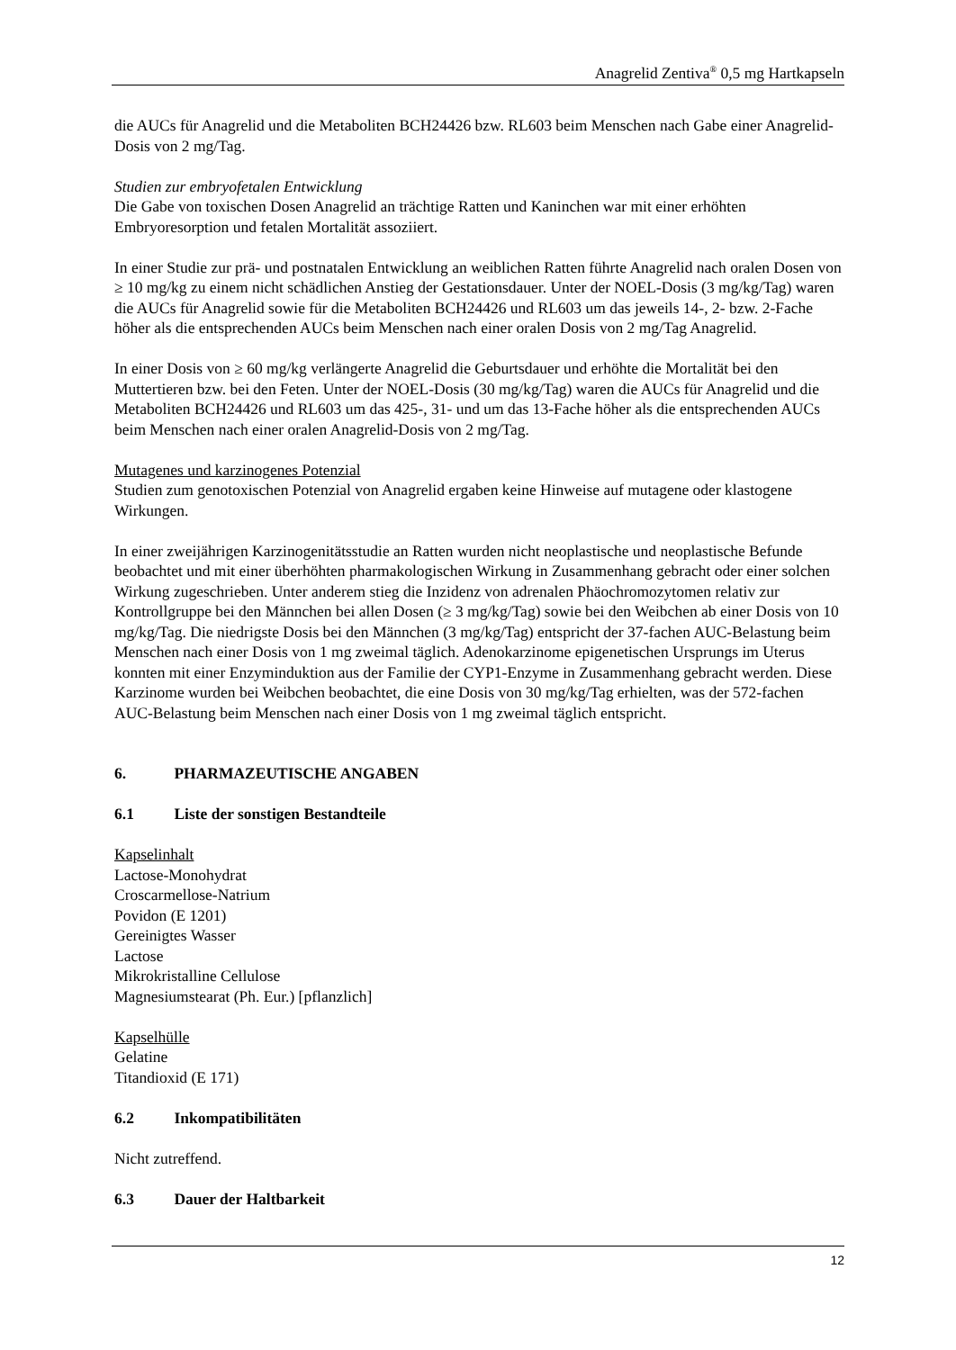Anagrelid Zentiva<sup>®</sup> 0,5 mg Hartkapseln
die AUCs für Anagrelid und die Metaboliten BCH24426 bzw. RL603 beim Menschen nach Gabe einer Anagrelid-Dosis von 2 mg/Tag.
Studien zur embryofetalen Entwicklung
Die Gabe von toxischen Dosen Anagrelid an trächtige Ratten und Kaninchen war mit einer erhöhten Embryoresorption und fetalen Mortalität assoziiert.
In einer Studie zur prä- und postnatalen Entwicklung an weiblichen Ratten führte Anagrelid nach oralen Dosen von ≥ 10 mg/kg zu einem nicht schädlichen Anstieg der Gestationsdauer. Unter der NOEL-Dosis (3 mg/kg/Tag) waren die AUCs für Anagrelid sowie für die Metaboliten BCH24426 und RL603 um das jeweils 14-, 2- bzw. 2-Fache höher als die entsprechenden AUCs beim Menschen nach einer oralen Dosis von 2 mg/Tag Anagrelid.
In einer Dosis von ≥ 60 mg/kg verlängerte Anagrelid die Geburtsdauer und erhöhte die Mortalität bei den Muttertieren bzw. bei den Feten. Unter der NOEL-Dosis (30 mg/kg/Tag) waren die AUCs für Anagrelid und die Metaboliten BCH24426 und RL603 um das 425-, 31- und um das 13-Fache höher als die entsprechenden AUCs beim Menschen nach einer oralen Anagrelid-Dosis von 2 mg/Tag.
Mutagenes und karzinogenes Potenzial
Studien zum genotoxischen Potenzial von Anagrelid ergaben keine Hinweise auf mutagene oder klastogene Wirkungen.
In einer zweijährigen Karzinogenitätsstudie an Ratten wurden nicht neoplastische und neoplastische Befunde beobachtet und mit einer überhöhten pharmakologischen Wirkung in Zusammenhang gebracht oder einer solchen Wirkung zugeschrieben. Unter anderem stieg die Inzidenz von adrenalen Phäochromozytomen relativ zur Kontrollgruppe bei den Männchen bei allen Dosen (≥ 3 mg/kg/Tag) sowie bei den Weibchen ab einer Dosis von 10 mg/kg/Tag. Die niedrigste Dosis bei den Männchen (3 mg/kg/Tag) entspricht der 37-fachen AUC-Belastung beim Menschen nach einer Dosis von 1 mg zweimal täglich. Adenokarzinome epigenetischen Ursprungs im Uterus konnten mit einer Enzyminduktion aus der Familie der CYP1-Enzyme in Zusammenhang gebracht werden. Diese Karzinome wurden bei Weibchen beobachtet, die eine Dosis von 30 mg/kg/Tag erhielten, was der 572-fachen AUC-Belastung beim Menschen nach einer Dosis von 1 mg zweimal täglich entspricht.
6. PHARMAZEUTISCHE ANGABEN
6.1 Liste der sonstigen Bestandteile
Kapselinhalt
Lactose-Monohydrat
Croscarmellose-Natrium
Povidon (E 1201)
Gereinigtes Wasser
Lactose
Mikrokristalline Cellulose
Magnesiumstearat (Ph. Eur.) [pflanzlich]
Kapselhülle
Gelatine
Titandioxid (E 171)
6.2 Inkompatibilitäten
Nicht zutreffend.
6.3 Dauer der Haltbarkeit
12